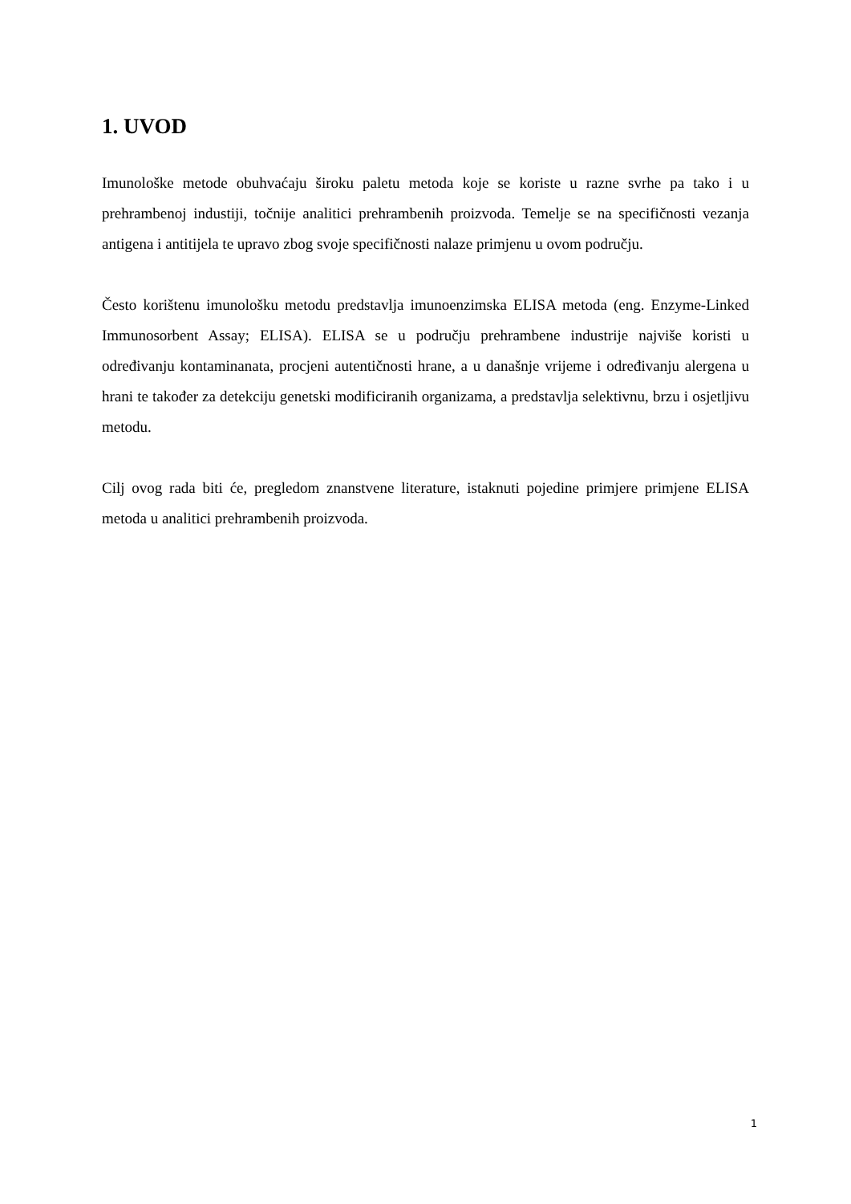1. UVOD
Imunološke metode obuhvaćaju široku paletu metoda koje se koriste u razne svrhe pa tako i u prehrambenoj industiji, točnije analitici prehrambenih proizvoda. Temelje se na specifičnosti vezanja antigena i antitijela te upravo zbog svoje specifičnosti nalaze primjenu u ovom području.
Često korištenu imunološku metodu predstavlja imunoenzimska ELISA metoda (eng. Enzyme-Linked Immunosorbent Assay; ELISA). ELISA se u području prehrambene industrije najviše koristi u određivanju kontaminanata, procjeni autentičnosti hrane, a u današnje vrijeme i određivanju alergena u hrani te također za detekciju genetski modificiranih organizama, a predstavlja selektivnu, brzu i osjetljivu metodu.
Cilj ovog rada biti će, pregledom znanstvene literature, istaknuti pojedine primjere primjene ELISA metoda u analitici prehrambenih proizvoda.
1